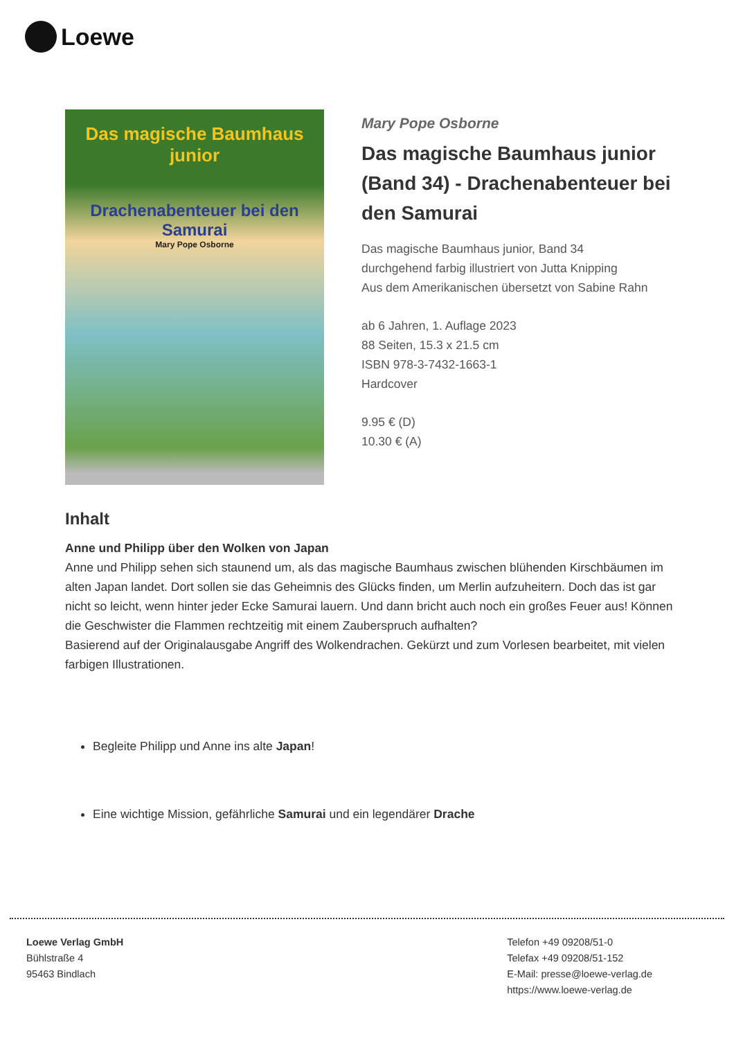Loewe
Das magische Baumhaus junior
Drachenabenteuer bei den Samurai
Mary Pope Osborne
Mary Pope Osborne
Das magische Baumhaus junior (Band 34) - Drachenabenteuer bei den Samurai
Das magische Baumhaus junior, Band 34
durchgehend farbig illustriert von Jutta Knipping
Aus dem Amerikanischen übersetzt von Sabine Rahn
ab 6 Jahren, 1. Auflage 2023
88 Seiten, 15.3 x 21.5 cm
ISBN 978-3-7432-1663-1
Hardcover
9.95 € (D)
10.30 € (A)
Inhalt
Anne und Philipp über den Wolken von Japan
Anne und Philipp sehen sich staunend um, als das magische Baumhaus zwischen blühenden Kirschbäumen im alten Japan landet. Dort sollen sie das Geheimnis des Glücks finden, um Merlin aufzuheitern. Doch das ist gar nicht so leicht, wenn hinter jeder Ecke Samurai lauern. Und dann bricht auch noch ein großes Feuer aus! Können die Geschwister die Flammen rechtzeitig mit einem Zauberspruch aufhalten?
Basierend auf der Originalausgabe Angriff des Wolkendrachen. Gekürzt und zum Vorlesen bearbeitet, mit vielen farbigen Illustrationen.
Begleite Philipp und Anne ins alte Japan!
Eine wichtige Mission, gefährliche Samurai und ein legendärer Drache
Loewe Verlag GmbH
Bühlstraße 4
95463 Bindlach
Telefon +49 09208/51-0
Telefax +49 09208/51-152
E-Mail: presse@loewe-verlag.de
https://www.loewe-verlag.de